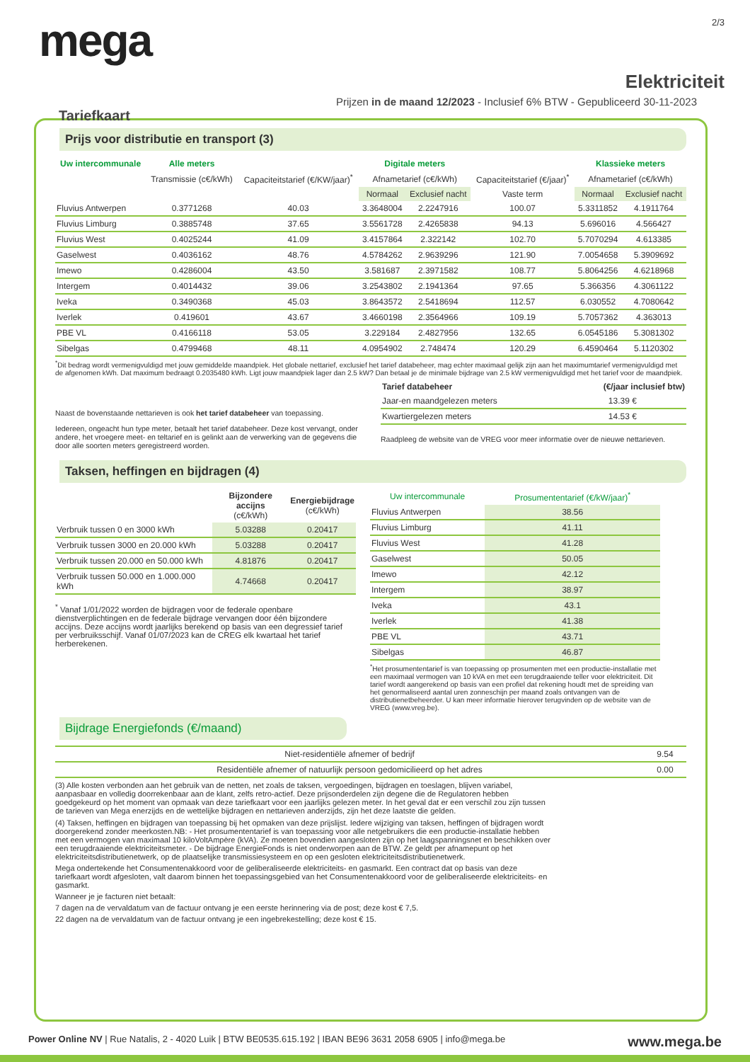2/3
mega
Elektriciteit
Prijzen in de maand 12/2023 - Inclusief 6% BTW - Gepubliceerd 30-11-2023
Tariefkaart
Prijs voor distributie en transport (3)
| Uw intercommunale | Alle meters | | Digitale meters | | | Klassieke meters | |
| --- | --- | --- | --- | --- | --- | --- | --- |
| | Transmissie (c€/kWh) | Capaciteitstarief (€/KW/jaar)<sup>*</sup> | Afnametarief (c€/kWh) | | Capaciteitstarief (€/jaar)<sup>*</sup> | Afnametarief (c€/kWh) | |
| | | | Normaal | Exclusief nacht | Vaste term | Normaal | Exclusief nacht |
| Fluvius Antwerpen | 0.3771268 | 40.03 | 3.3648004 | 2.2247916 | 100.07 | 5.3311852 | 4.1911764 |
| Fluvius Limburg | 0.3885748 | 37.65 | 3.5561728 | 2.4265838 | 94.13 | 5.696016 | 4.566427 |
| Fluvius West | 0.4025244 | 41.09 | 3.4157864 | 2.322142 | 102.70 | 5.7070294 | 4.613385 |
| Gaselwest | 0.4036162 | 48.76 | 4.5784262 | 2.9639296 | 121.90 | 7.0054658 | 5.3909692 |
| Imewo | 0.4286004 | 43.50 | 3.581687 | 2.3971582 | 108.77 | 5.8064256 | 4.6218968 |
| Intergem | 0.4014432 | 39.06 | 3.2543802 | 2.1941364 | 97.65 | 5.366356 | 4.3061122 |
| Iveka | 0.3490368 | 45.03 | 3.8643572 | 2.5418694 | 112.57 | 6.030552 | 4.7080642 |
| Iverlek | 0.419601 | 43.67 | 3.4660198 | 2.3564966 | 109.19 | 5.7057362 | 4.363013 |
| PBE VL | 0.4166118 | 53.05 | 3.229184 | 2.4827956 | 132.65 | 6.0545186 | 5.3081302 |
| Sibelgas | 0.4799468 | 48.11 | 4.0954902 | 2.748474 | 120.29 | 6.4590464 | 5.1120302 |
<sup>*</sup> Dit bedrag wordt vermenigvuldigd met jouw gemiddelde maandpiek. Het globale nettarief, exclusief het tarief databeheer, mag echter maximaal gelijk zijn aan het maximumtarief vermenigvuldigd met de afgenomen kWh. Dat maximum bedraagt 0.2035480 kWh. Ligt jouw maandpiek lager dan 2.5 kW? Dan betaal je de minimale bijdrage van 2.5 kW vermenigvuldigd met het tarief voor de maandpiek.
Naast de bovenstaande nettarieven is ook het tarief databeheer van toepassing.
Iedereen, ongeacht hun type meter, betaalt het tarief databeheer. Deze kost vervangt, onder andere, het vroegere meet- en teltarief en is gelinkt aan de verwerking van de gegevens die door alle soorten meters geregistreerd worden.
| Tarief databeheer | (€/jaar inclusief btw) |
| --- | --- |
| Jaar-en maandgelezen meters | 13.39 € |
| Kwartiergelezen meters | 14.53 € |
Raadpleeg de website van de VREG voor meer informatie over de nieuwe nettarieven.
Taksen, heffingen en bijdragen (4)
| | Bijzondere accijns (c€/kWh) | Energiebijdrage (c€/kWh) |
| --- | --- | --- |
| Verbruik tussen 0 en 3000 kWh | 5.03288 | 0.20417 |
| Verbruik tussen 3000 en 20.000 kWh | 5.03288 | 0.20417 |
| Verbruik tussen 20.000 en 50.000 kWh | 4.81876 | 0.20417 |
| Verbruik tussen 50.000 en 1.000.000 kWh | 4.74668 | 0.20417 |
<sup>*</sup> Vanaf 1/01/2022 worden de bijdragen voor de federale openbare dienstverplichtingen en de federale bijdrage vervangen door één bijzondere accijns. Deze accijns wordt jaarlijks berekend op basis van een degressief tarief per verbruiksschijf. Vanaf 01/07/2023 kan de CREG elk kwartaal het tarief herberekenen.
| Uw intercommunale | Prosumententarief (€/kW/jaar)<sup>*</sup> |
| --- | --- |
| Fluvius Antwerpen | 38.56 |
| Fluvius Limburg | 41.11 |
| Fluvius West | 41.28 |
| Gaselwest | 50.05 |
| Imewo | 42.12 |
| Intergem | 38.97 |
| Iveka | 43.1 |
| Iverlek | 41.38 |
| PBE VL | 43.71 |
| Sibelgas | 46.87 |
<sup>*</sup> Het prosumententarief is van toepassing op prosumenten met een productie-installatie met een maximaal vermogen van 10 kVA en met een terugdraaiende teller voor elektriciteit. Dit tarief wordt aangerekend op basis van een profiel dat rekening houdt met de spreiding van het genormaliseerd aantal uren zonneschijn per maand zoals ontvangen van de distributienetbeheerder. U kan meer informatie hierover terugvinden op de website van de VREG (www.vreg.be).
Bijdrage Energiefonds (€/maand)
| Niet-residentiële afnemer of bedrijf | 9.54 |
| Residentiële afnemer of natuurlijk persoon gedomicilieerd op het adres | 0.00 |
(3) Alle kosten verbonden aan het gebruik van de netten, net zoals de taksen, vergoedingen, bijdragen en toeslagen, blijven variabel, aanpasbaar en volledig doorrekenbaar aan de klant, zelfs retro-actief. Deze prijsonderdelen zijn degene die de Regulatoren hebben goedgekeurd op het moment van opmaak van deze tariefkaart voor een jaarlijks gelezen meter. In het geval dat er een verschil zou zijn tussen de tarieven van Mega enerzijds en de wettelijke bijdragen en nettarieven anderzijds, zijn het deze laatste die gelden.
(4) Taksen, heffingen en bijdragen van toepassing bij het opmaken van deze prijslijst. Iedere wijziging van taksen, heffingen of bijdragen wordt doorgerekend zonder meerkosten.NB: - Het prosumententarief is van toepassing voor alle netgebruikers die een productie-installatie hebben met een vermogen van maximaal 10 kiloVoltAmpère (kVA). Ze moeten bovendien aangesloten zijn op het laagspanningsnet en beschikken over een terugdraaiende elektriciteitsmeter. - De bijdrage EnergieFonds is niet onderworpen aan de BTW. Ze geldt per afnamepunt op het elektriciteitsdistributienetwerk, op de plaatselijke transmissiesysteem en op een gesloten elektriciteitsdistributienetwerk.
Mega ondertekende het Consumentenakkoord voor de geliberaliseerde elektriciteits- en gasmarkt. Een contract dat op basis van deze tariefkaart wordt afgesloten, valt daarom binnen het toepassingsgebied van het Consumentenakkoord voor de geliberaliseerde elektriciteits- en gasmarkt.
Wanneer je je facturen niet betaalt:
7 dagen na de vervaldatum van de factuur ontvang je een eerste herinnering via de post; deze kost € 7,5.
22 dagen na de vervaldatum van de factuur ontvang je een ingebrekestelling; deze kost € 15.
Power Online NV | Rue Natalis, 2 - 4020 Luik | BTW BE0535.615.192 | IBAN BE96 3631 2058 6905 | info@mega.be
www.mega.be